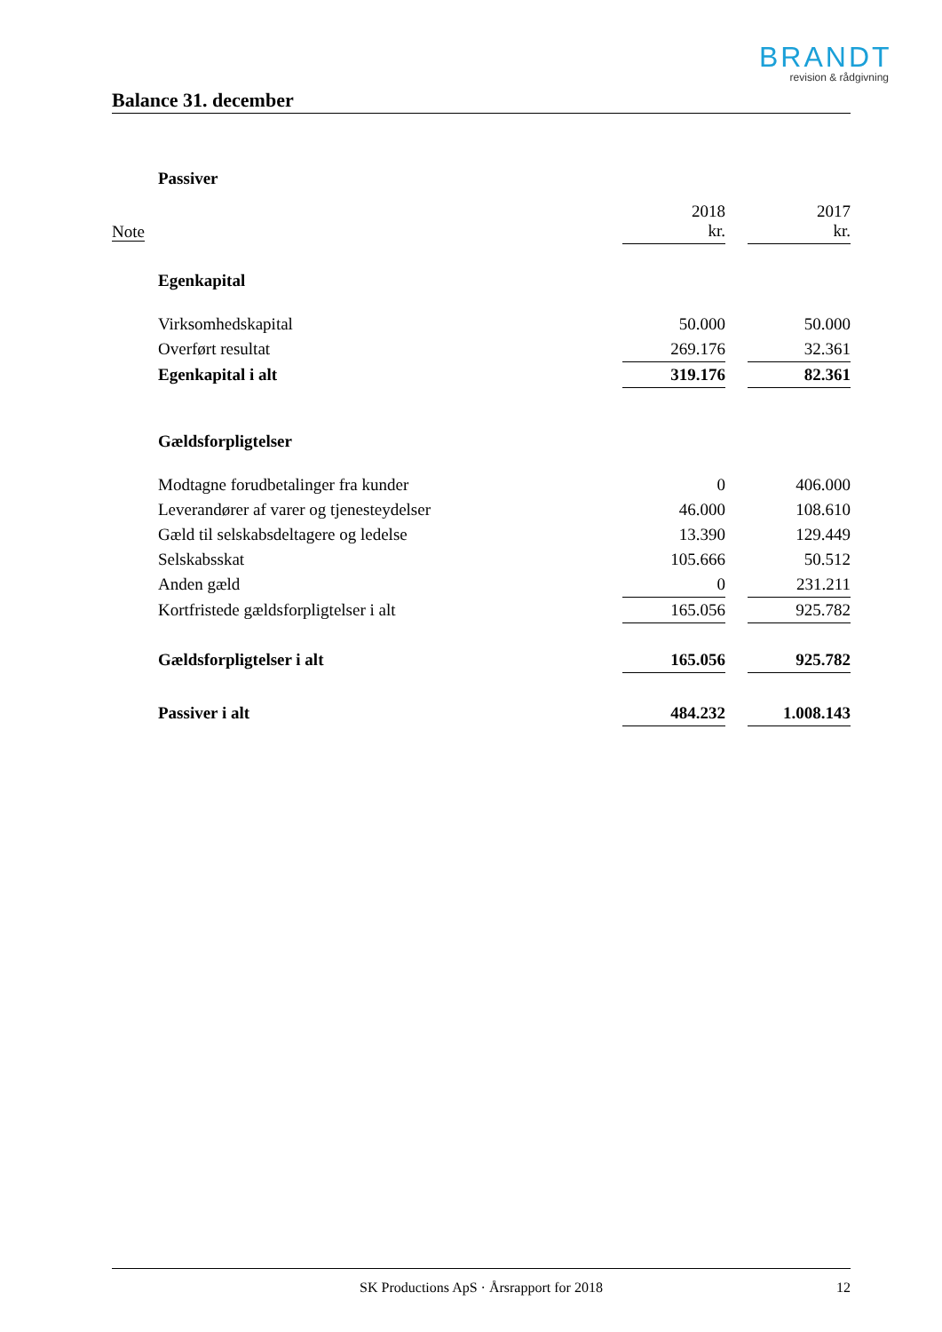BRANDT
revision & rådgivning
Balance 31. december
| | Passiver | | | |
| Note | | 2018 kr. | | 2017 kr. |
| | Egenkapital | | | |
| | Virksomhedskapital | 50.000 | | 50.000 |
| | Overført resultat | 269.176 | | 32.361 |
| | Egenkapital i alt | 319.176 | | 82.361 |
| | Gældsforpligtelser | | | |
| | Modtagne forudbetalinger fra kunder | 0 | | 406.000 |
| | Leverandører af varer og tjenesteydelser | 46.000 | | 108.610 |
| | Gæld til selskabsdeltagere og ledelse | 13.390 | | 129.449 |
| | Selskabsskat | 105.666 | | 50.512 |
| | Anden gæld | 0 | | 231.211 |
| | Kortfristede gældsforpligtelser i alt | 165.056 | | 925.782 |
| | Gældsforpligtelser i alt | 165.056 | | 925.782 |
| | Passiver i alt | 484.232 | | 1.008.143 |
SK Productions ApS · Årsrapport for 2018
12